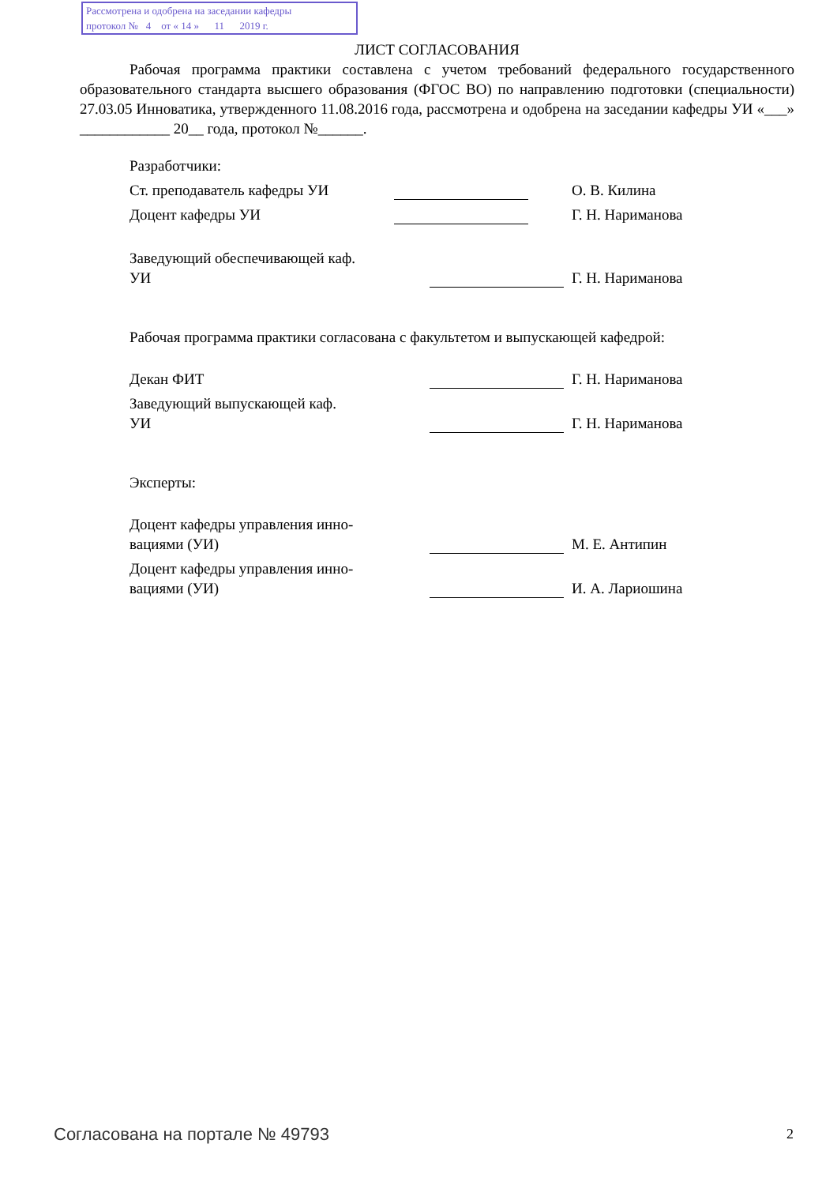Рассмотрена и одобрена на заседании кафедры
протокол № 4 от « 14 » 11 2019 г.
ЛИСТ СОГЛАСОВАНИЯ
Рабочая программа практики составлена с учетом требований федерального государственного образовательного стандарта высшего образования (ФГОС ВО) по направлению подготовки (специальности) 27.03.05 Инноватика, утвержденного 11.08.2016 года, рассмотрена и одобрена на заседании кафедры УИ «___» ____________ 20__ года, протокол №______.
Разработчики:
Ст. преподаватель кафедры УИ О. В. Килина
Доцент кафедры УИ Г. Н. Нариманова
Заведующий обеспечивающей каф.
УИ
Г. Н. Нариманова
Рабочая программа практики согласована с факультетом и выпускающей кафедрой:
Декан ФИТ Г. Н. Нариманова
Заведующий выпускающей каф.
УИ
Г. Н. Нариманова
Эксперты:
Доцент кафедры управления инно-
вациями (УИ)
М. Е. Антипин
Доцент кафедры управления инно-
вациями (УИ)
И. А. Лариошина
Согласована на портале № 49793 2